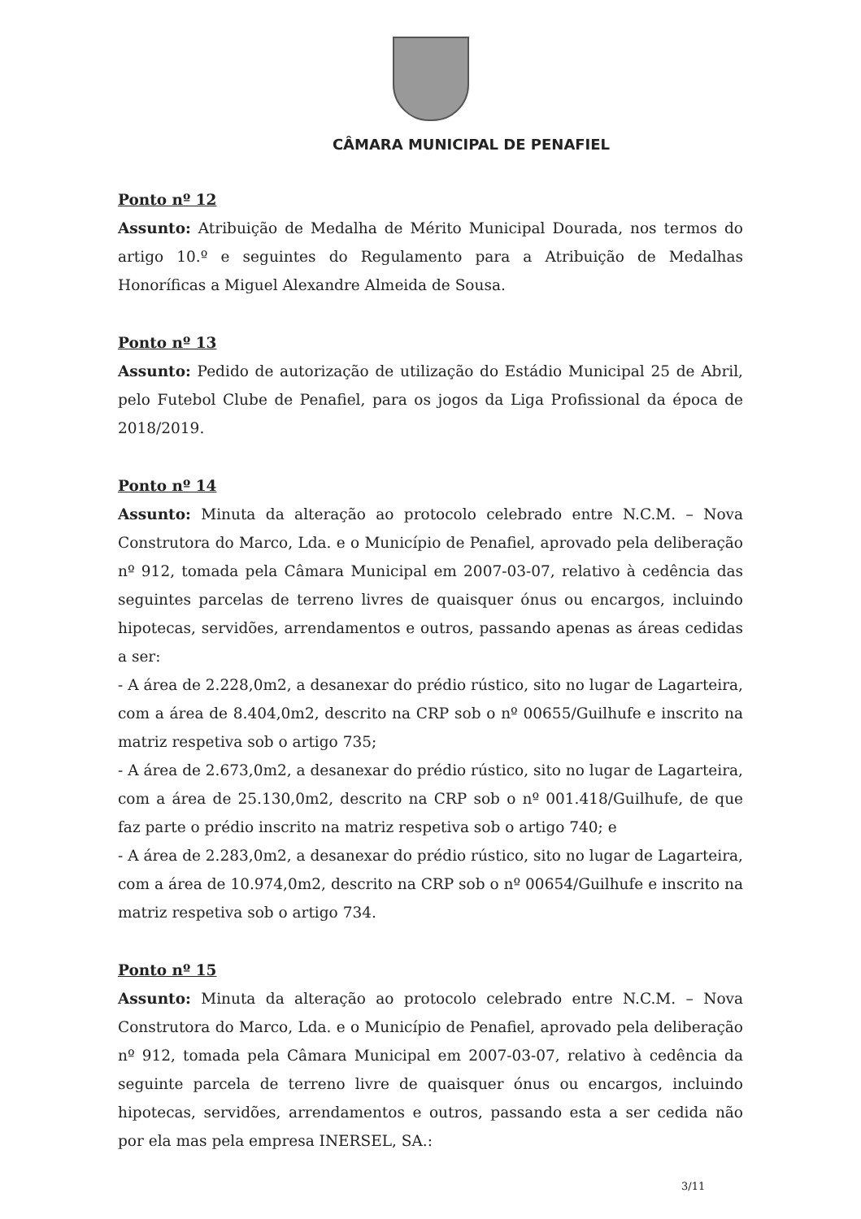CÂMARA MUNICIPAL DE PENAFIEL
Ponto nº 12
Assunto: Atribuição de Medalha de Mérito Municipal Dourada, nos termos do artigo 10.º e seguintes do Regulamento para a Atribuição de Medalhas Honoríficas a Miguel Alexandre Almeida de Sousa.
Ponto nº 13
Assunto: Pedido de autorização de utilização do Estádio Municipal 25 de Abril, pelo Futebol Clube de Penafiel, para os jogos da Liga Profissional da época de 2018/2019.
Ponto nº 14
Assunto: Minuta da alteração ao protocolo celebrado entre N.C.M. – Nova Construtora do Marco, Lda. e o Município de Penafiel, aprovado pela deliberação nº 912, tomada pela Câmara Municipal em 2007-03-07, relativo à cedência das seguintes parcelas de terreno livres de quaisquer ónus ou encargos, incluindo hipotecas, servidões, arrendamentos e outros, passando apenas as áreas cedidas a ser:
- A área de 2.228,0m2, a desanexar do prédio rústico, sito no lugar de Lagarteira, com a área de 8.404,0m2, descrito na CRP sob o nº 00655/Guilhufe e inscrito na matriz respetiva sob o artigo 735;
- A área de 2.673,0m2, a desanexar do prédio rústico, sito no lugar de Lagarteira, com a área de 25.130,0m2, descrito na CRP sob o nº 001.418/Guilhufe, de que faz parte o prédio inscrito na matriz respetiva sob o artigo 740; e
- A área de 2.283,0m2, a desanexar do prédio rústico, sito no lugar de Lagarteira, com a área de 10.974,0m2, descrito na CRP sob o nº 00654/Guilhufe e inscrito na matriz respetiva sob o artigo 734.
Ponto nº 15
Assunto: Minuta da alteração ao protocolo celebrado entre N.C.M. – Nova Construtora do Marco, Lda. e o Município de Penafiel, aprovado pela deliberação nº 912, tomada pela Câmara Municipal em 2007-03-07, relativo à cedência da seguinte parcela de terreno livre de quaisquer ónus ou encargos, incluindo hipotecas, servidões, arrendamentos e outros, passando esta a ser cedida não por ela mas pela empresa INERSEL, SA.:
3/11